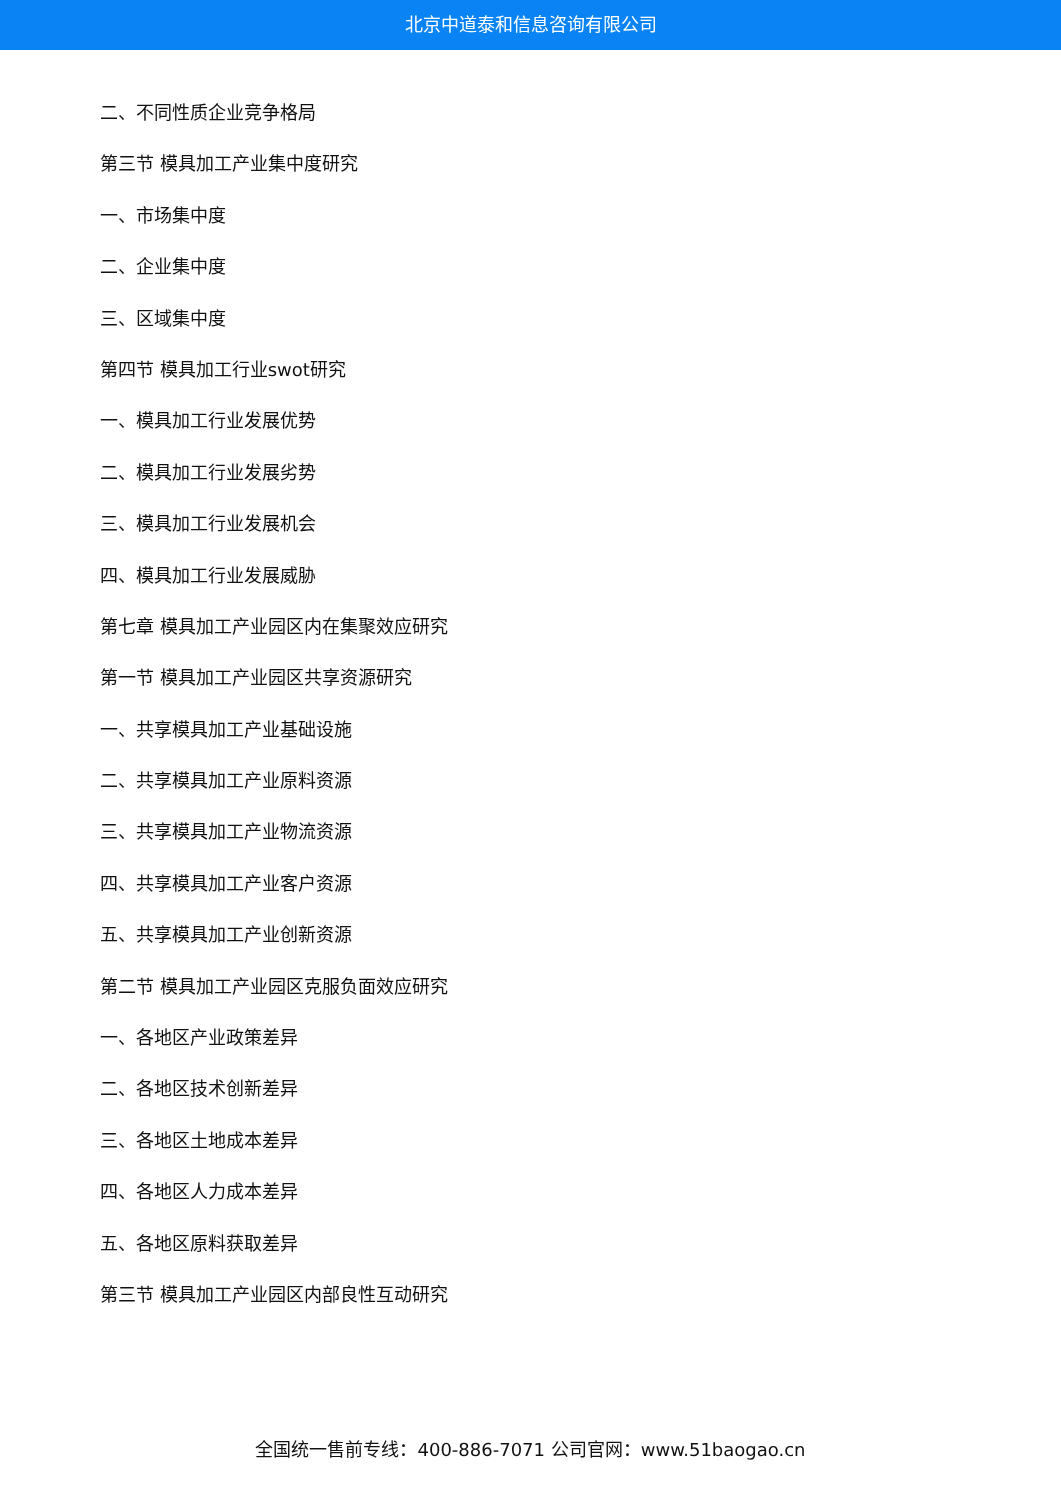北京中道泰和信息咨询有限公司
二、不同性质企业竞争格局
第三节 模具加工产业集中度研究
一、市场集中度
二、企业集中度
三、区域集中度
第四节 模具加工行业swot研究
一、模具加工行业发展优势
二、模具加工行业发展劣势
三、模具加工行业发展机会
四、模具加工行业发展威胁
第七章 模具加工产业园区内在集聚效应研究
第一节 模具加工产业园区共享资源研究
一、共享模具加工产业基础设施
二、共享模具加工产业原料资源
三、共享模具加工产业物流资源
四、共享模具加工产业客户资源
五、共享模具加工产业创新资源
第二节 模具加工产业园区克服负面效应研究
一、各地区产业政策差异
二、各地区技术创新差异
三、各地区土地成本差异
四、各地区人力成本差异
五、各地区原料获取差异
第三节 模具加工产业园区内部良性互动研究
全国统一售前专线：400-886-7071 公司官网：www.51baogao.cn